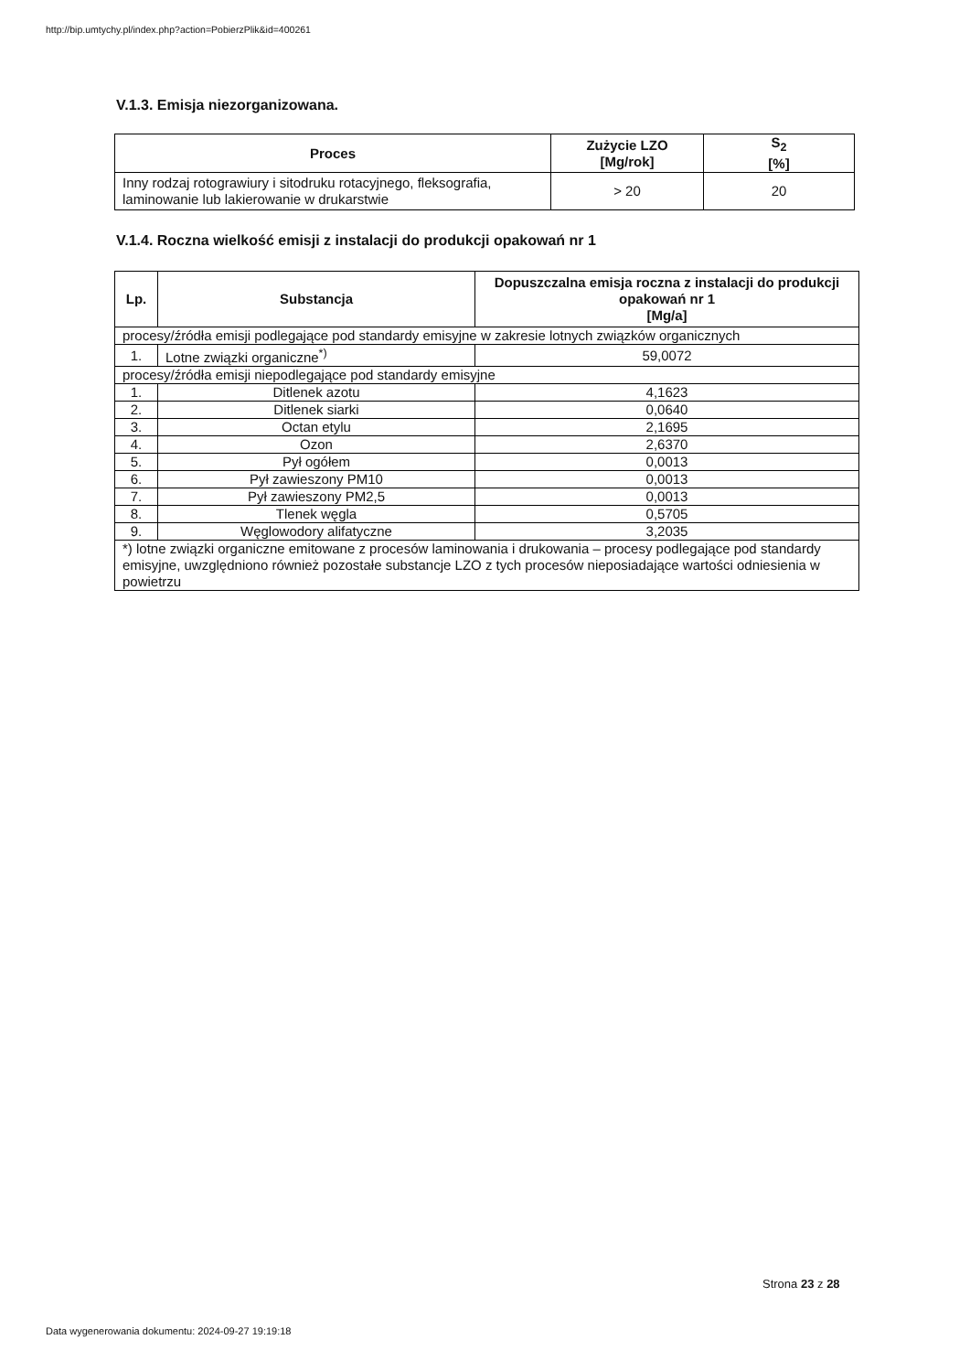http://bip.umtychy.pl/index.php?action=PobierzPlik&id=400261
V.1.3. Emisja niezorganizowana.
| Proces | Zużycie LZO [Mg/rok] | S<sub>2</sub> [%] |
| --- | --- | --- |
| Inny rodzaj rotograwiury i sitodruku rotacyjnego, fleksografia, laminowanie lub lakierowanie w drukarstwie | > 20 | 20 |
V.1.4. Roczna wielkość emisji z instalacji do produkcji opakowań nr 1
| Lp. | Substancja | Dopuszczalna emisja roczna z instalacji do produkcji opakowań nr 1 [Mg/a] |
| --- | --- | --- |
| procesy/źródła emisji podlegające pod standardy emisyjne w zakresie lotnych związków organicznych | | |
| 1. | Lotne związki organiczne<sup>*)</sup> | 59,0072 |
| procesy/źródła emisji niepodlegające pod standardy emisyjne | | |
| 1. | Ditlenek azotu | 4,1623 |
| 2. | Ditlenek siarki | 0,0640 |
| 3. | Octan etylu | 2,1695 |
| 4. | Ozon | 2,6370 |
| 5. | Pył ogółem | 0,0013 |
| 6. | Pył zawieszony PM10 | 0,0013 |
| 7. | Pył zawieszony PM2,5 | 0,0013 |
| 8. | Tlenek węgla | 0,5705 |
| 9. | Węglowodory alifatyczne | 3,2035 |
| *) lotne związki organiczne emitowane z procesów laminowania i drukowania – procesy podlegające pod standardy emisyjne, uwzględniono również pozostałe substancje LZO z tych procesów nieposiadające wartości odniesienia w powietrzu | | |
Strona 23 z 28
Data wygenerowania dokumentu: 2024-09-27 19:19:18